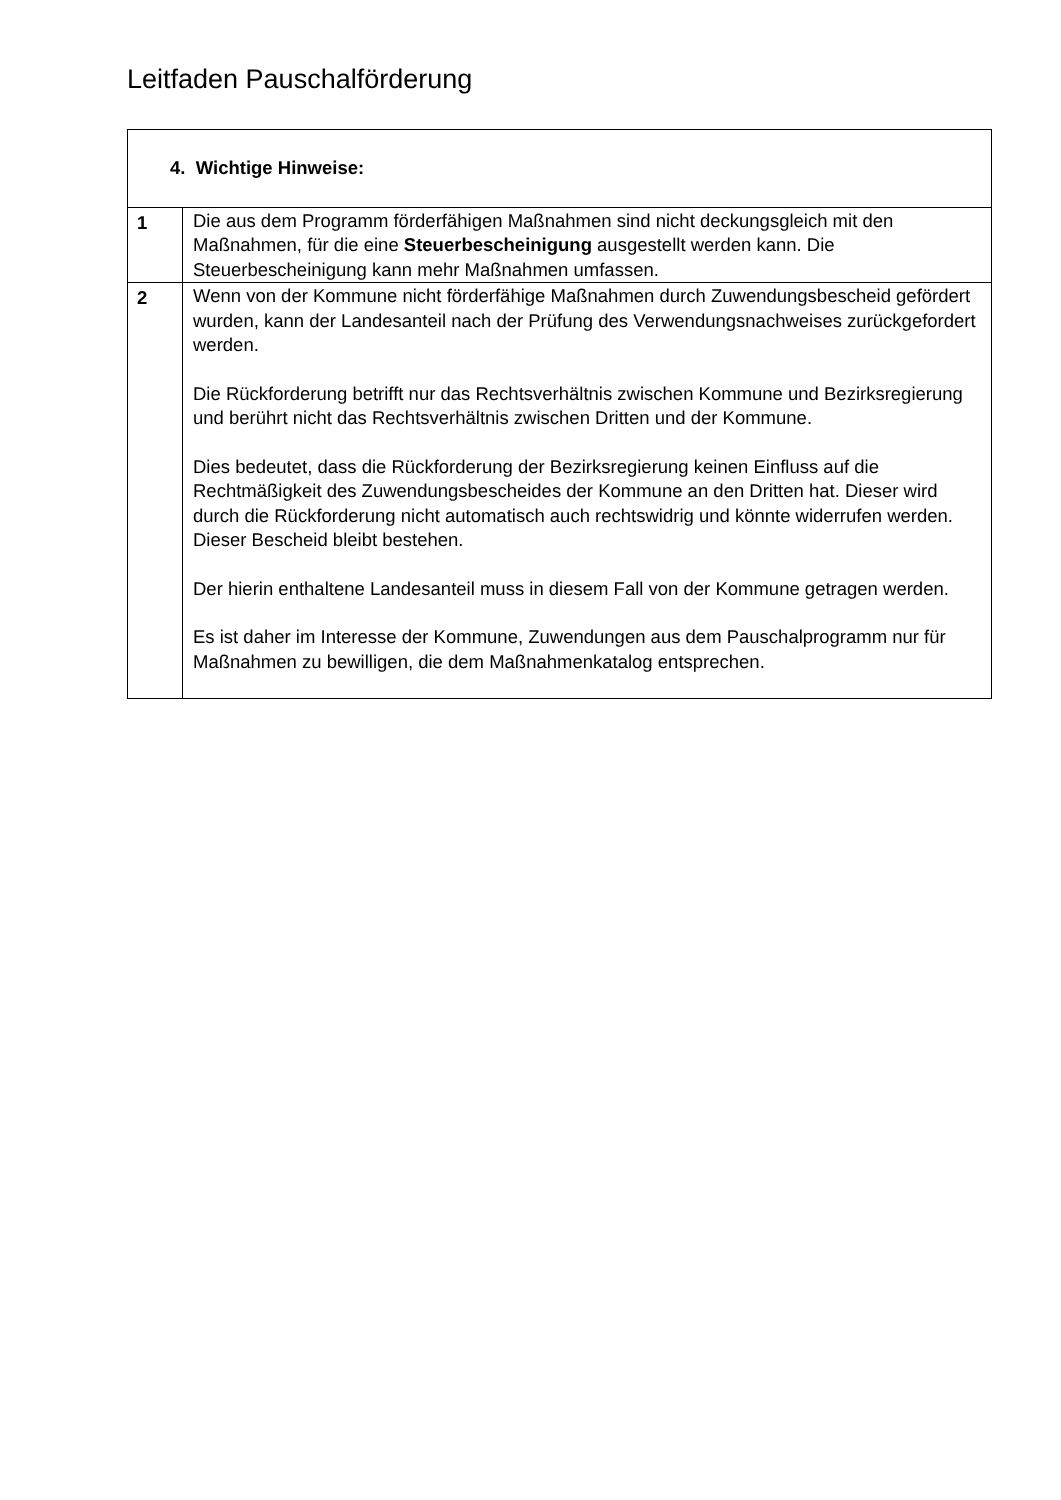Leitfaden Pauschalförderung
| 4. Wichtige Hinweise: | |
| --- | --- |
| 1 | Die aus dem Programm förderfähigen Maßnahmen sind nicht deckungsgleich mit den Maßnahmen, für die eine Steuerbescheinigung ausgestellt werden kann. Die Steuerbescheinigung kann mehr Maßnahmen umfassen. |
| 2 | Wenn von der Kommune nicht förderfähige Maßnahmen durch Zuwendungsbescheid gefördert wurden, kann der Landesanteil nach der Prüfung des Verwendungsnachweises zurückgefordert werden. Die Rückforderung betrifft nur das Rechtsverhältnis zwischen Kommune und Bezirksregierung und berührt nicht das Rechtsverhältnis zwischen Dritten und der Kommune. Dies bedeutet, dass die Rückforderung der Bezirksregierung keinen Einfluss auf die Rechtmäßigkeit des Zuwendungsbescheides der Kommune an den Dritten hat. Dieser wird durch die Rückforderung nicht automatisch auch rechtswidrig und könnte widerrufen werden. Dieser Bescheid bleibt bestehen. Der hierin enthaltene Landesanteil muss in diesem Fall von der Kommune getragen werden. Es ist daher im Interesse der Kommune, Zuwendungen aus dem Pauschalprogramm nur für Maßnahmen zu bewilligen, die dem Maßnahmenkatalog entsprechen. |